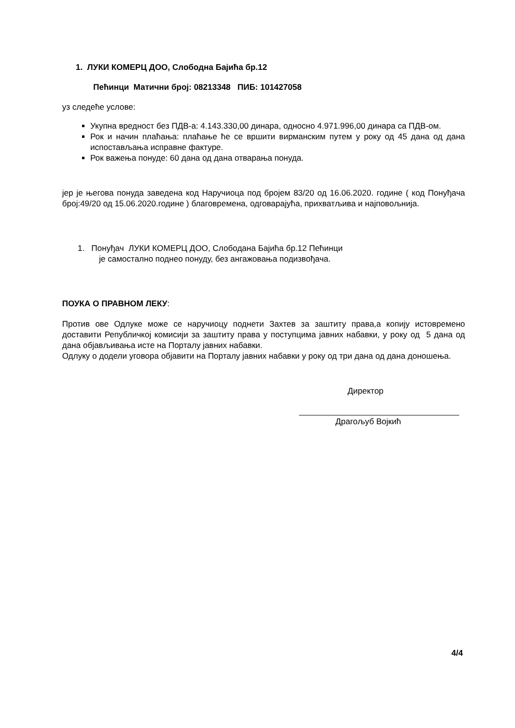1. ЛУКИ КОМЕРЦ ДОО, Слободна Бајића бр.12
Пећинци Матични број: 08213348 ПИБ: 101427058
уз следеће услове:
Укупна вредност без ПДВ-а: 4.143.330,00 динара, односно 4.971.996,00 динара са ПДВ-ом.
Рок и начин плаћања: плаћање ће се вршити вирманским путем у року од 45 дана од дана испостављања исправне фактуре.
Рок важења понуде: 60 дана од дана отварања понуда.
јер је његова понуда заведена код Наручиоца под бројем 83/20 од 16.06.2020. године ( код Понуђача број:49/20 од 15.06.2020.године ) благовремена, одговарајућа, прихватљива и најповољнија.
1. Понуђач ЛУКИ КОМЕРЦ ДОО, Слободана Бајића бр.12 Пећинци
је самостално поднео понуду, без ангажовања подизвођача.
ПОУКА О ПРАВНОМ ЛЕКУ:
Против ове Одлуке може се наручиоцу поднети Захтев за заштиту права,а копију истовремено доставити Републичкој комисији за заштиту права у поступцима јавних набавки, у року од 5 дана од дана објављивања исте на Порталу јавних набавки.
Одлуку о додели уговора објавити на Порталу јавних набавки у року од три дана од дана доношења.
Директор
Драгољуб Војкић
4/4